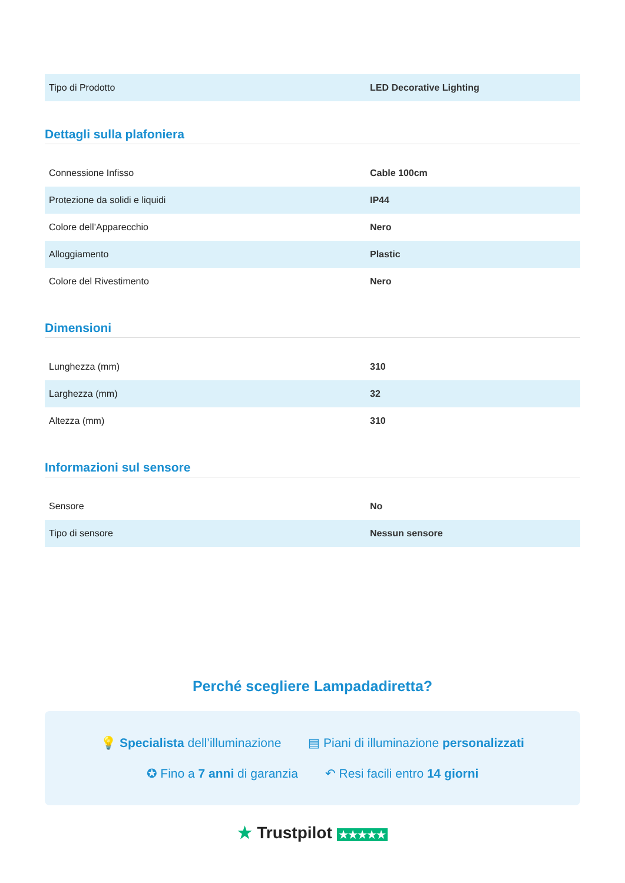| Tipo di Prodotto | LED Decorative Lighting |
Dettagli sulla plafoniera
| Connessione Infisso | Cable 100cm |
| Protezione da solidi e liquidi | IP44 |
| Colore dell’Apparecchio | Nero |
| Alloggiamento | Plastic |
| Colore del Rivestimento | Nero |
Dimensioni
| Lunghezza (mm) | 310 |
| Larghezza (mm) | 32 |
| Altezza (mm) | 310 |
Informazioni sul sensore
| Sensore | No |
| Tipo di sensore | Nessun sensore |
Perché scegliere Lampadadiretta?
💡 Specialista dell’illuminazione ▤ Piani di illuminazione personalizzati
✪ Fino a 7 anni di garanzia ↶ Resi facili entro 14 giorni
★ Trustpilot ★★★★★